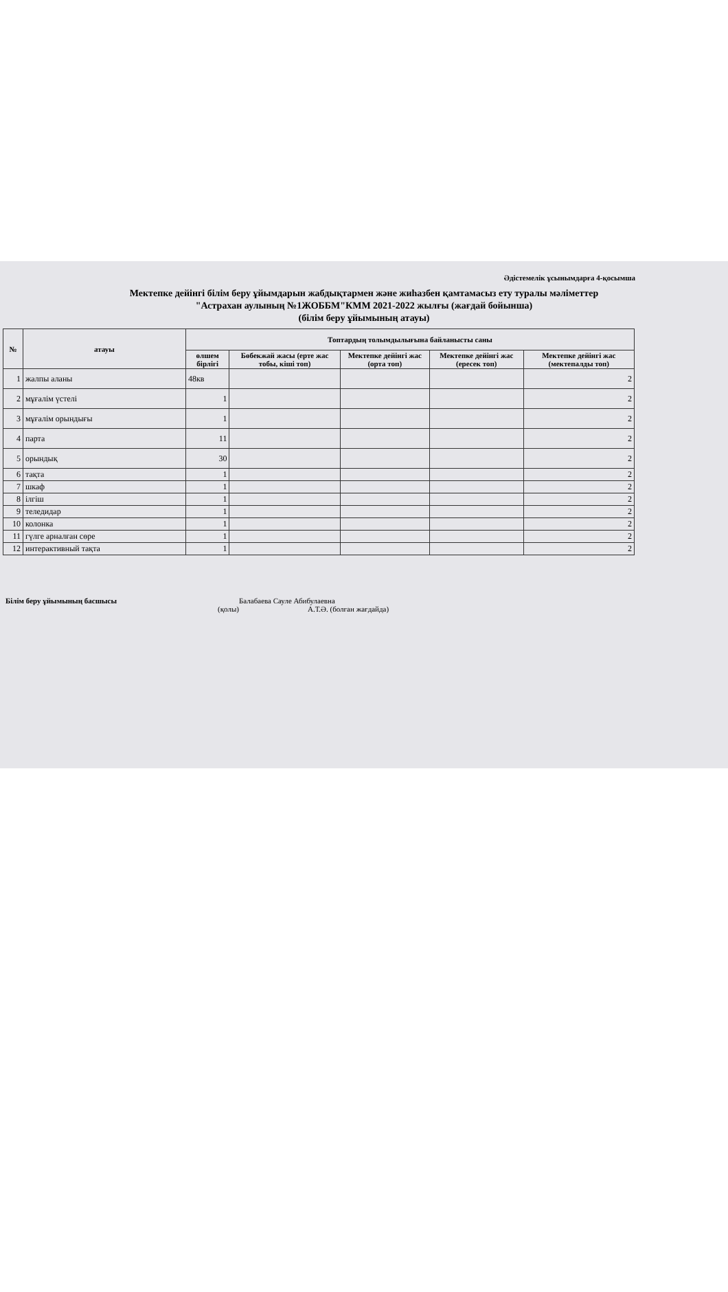Әдістемелік ұсынымдарға 4-қосымша
Мектепке дейінгі білім беру ұйымдарын жабдықтармен және жиһазбен қамтамасыз ету туралы мәліметтер
"Астрахан аулының №1ЖОББМ"КММ 2021-2022 жылғы (жағдай бойынша)
(білім беру ұйымының атауы)
| № | атауы | Топтардың толымдылығына байланысты саны | | | | |
| --- | --- | --- | --- | --- | --- | --- |
| | | өлшем бірлігі | Бөбекжай жасы (ерте жас тобы, кіші топ) | Мектепке дейінгі жас (орта топ) | Мектепке дейінгі жас (ересек топ) | Мектепке дейінгі жас (мектепалды топ) |
| 1 | жалпы аланы | 48кв | | | | 2 |
| 2 | мұғалім үстелі | 1 | | | | 2 |
| 3 | мұғалім орындығы | 1 | | | | 2 |
| 4 | парта | 11 | | | | 2 |
| 5 | орындық | 30 | | | | 2 |
| 6 | тақта | 1 | | | | 2 |
| 7 | шкаф | 1 | | | | 2 |
| 8 | ілгіш | 1 | | | | 2 |
| 9 | теледидар | 1 | | | | 2 |
| 10 | колонка | 1 | | | | 2 |
| 11 | гүлге арналған сөре | 1 | | | | 2 |
| 12 | интерактивный тақта | 1 | | | | 2 |
Білім беру ұйымының басшысы Балабаева Сауле Абибулаевна
(қолы) А.Т.Ә. (болған жағдайда)